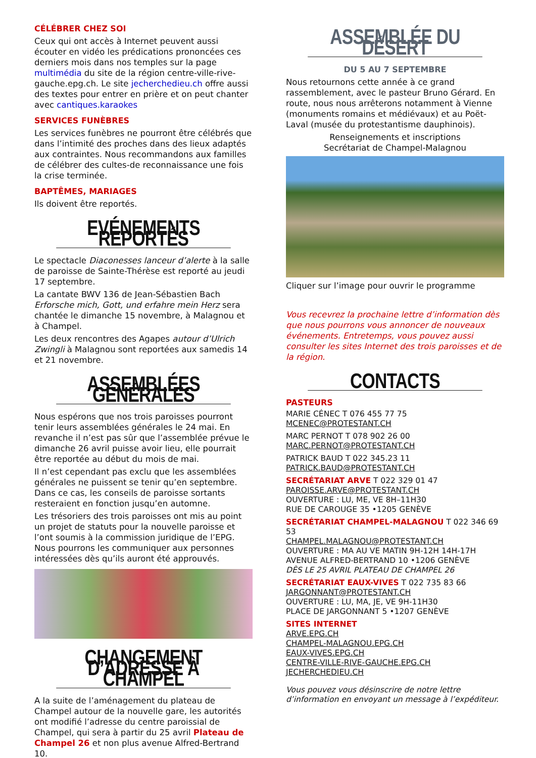CÉLÉBRER CHEZ SOI
Ceux qui ont accès à Internet peuvent aussi écouter en vidéo les prédications prononcées ces derniers mois dans nos temples sur la page multimédia du site de la région centre-ville-rive-gauche.epg.ch. Le site jecherchedieu.ch offre aussi des textes pour entrer en prière et on peut chanter avec cantiques.karaokes
SERVICES FUNÈBRES
Les services funèbres ne pourront être célébrés que dans l’intimité des proches dans des lieux adaptés aux contraintes. Nous recommandons aux familles de célébrer des cultes-de reconnaissance une fois la crise terminée.
BAPTÊMES, MARIAGES
Ils doivent être reportés.
EVÉNEMENTS REPORTÉS
Le spectacle Diaconesses lanceur d’alerte à la salle de paroisse de Sainte-Thérèse est reporté au jeudi 17 septembre.
La cantate BWV 136 de Jean-Sébastien Bach Erforsche mich, Gott, und erfahre mein Herz sera chantée le dimanche 15 novembre, à Malagnou et à Champel.
Les deux rencontres des Agapes autour d’Ulrich Zwingli à Malagnou sont reportées aux samedis 14 et 21 novembre.
ASSEMBLÉES GÉNÉRALES
Nous espérons que nos trois paroisses pourront tenir leurs assemblées générales le 24 mai. En revanche il n’est pas sûr que l’assemblée prévue le dimanche 26 avril puisse avoir lieu, elle pourrait être reportée au début du mois de mai.
Il n’est cependant pas exclu que les assemblées générales ne puissent se tenir qu’en septembre. Dans ce cas, les conseils de paroisse sortants resteraient en fonction jusqu’en automne.
Les trésoriers des trois paroisses ont mis au point un projet de statuts pour la nouvelle paroisse et l’ont soumis à la commission juridique de l’EPG. Nous pourrons les communiquer aux personnes intéressées dès qu’ils auront été approuvés.
CHANGEMENT D’ADRESSE À CHAMPEL
A la suite de l’aménagement du plateau de Champel autour de la nouvelle gare, les autorités ont modifié l’adresse du centre paroissial de Champel, qui sera à partir du 25 avril Plateau de Champel 26 et non plus avenue Alfred-Bertrand 10.
ASSEMBLÉE DU DÉSERT
DU 5 AU 7 SEPTEMBRE
Nous retournons cette année à ce grand rassemblement, avec le pasteur Bruno Gérard. En route, nous nous arrêterons notamment à Vienne (monuments romains et médiévaux) et au Poët-Laval (musée du protestantisme dauphinois).
Renseignements et inscriptions
Secrétariat de Champel-Malagnou
Cliquer sur l’image pour ouvrir le programme
Vous recevrez la prochaine lettre d’information dès que nous pourrons vous annoncer de nouveaux événements. Entretemps, vous pouvez aussi consulter les sites Internet des trois paroisses et de la région.
CONTACTS
PASTEURS
MARIE CÉNEC T 076 455 77 75
MCENEC@PROTESTANT.CH
MARC PERNOT T 078 902 26 00
MARC.PERNOT@PROTESTANT.CH
PATRICK BAUD T 022 345.23 11
PATRICK.BAUD@PROTESTANT.CH
SECRÉTARIAT ARVE T 022 329 01 47
PAROISSE.ARVE@PROTESTANT.CH
OUVERTURE : LU, ME, VE 8H–11H30
RUE DE CAROUGE 35 •1205 GENÈVE
SECRÉTARIAT CHAMPEL-MALAGNOU T 022 346 69 53
CHAMPEL.MALAGNOU@PROTESTANT.CH
OUVERTURE : MA AU VE MATIN 9H-12H 14H-17H
AVENUE ALFRED-BERTRAND 10 •1206 GENÈVE
DÈS LE 25 AVRIL PLATEAU DE CHAMPEL 26
SECRÉTARIAT EAUX-VIVES T 022 735 83 66
JARGONNANT@PROTESTANT.CH
OUVERTURE : LU, MA, JE, VE 9H-11H30
PLACE DE JARGONNANT 5 •1207 GENÈVE
SITES INTERNET
ARVE.EPG.CH
CHAMPEL-MALAGNOU.EPG.CH
EAUX-VIVES.EPG.CH
CENTRE-VILLE-RIVE-GAUCHE.EPG.CH
JECHERCHEDIEU.CH
Vous pouvez vous désinscrire de notre lettre d’information en envoyant un message à l’expéditeur.